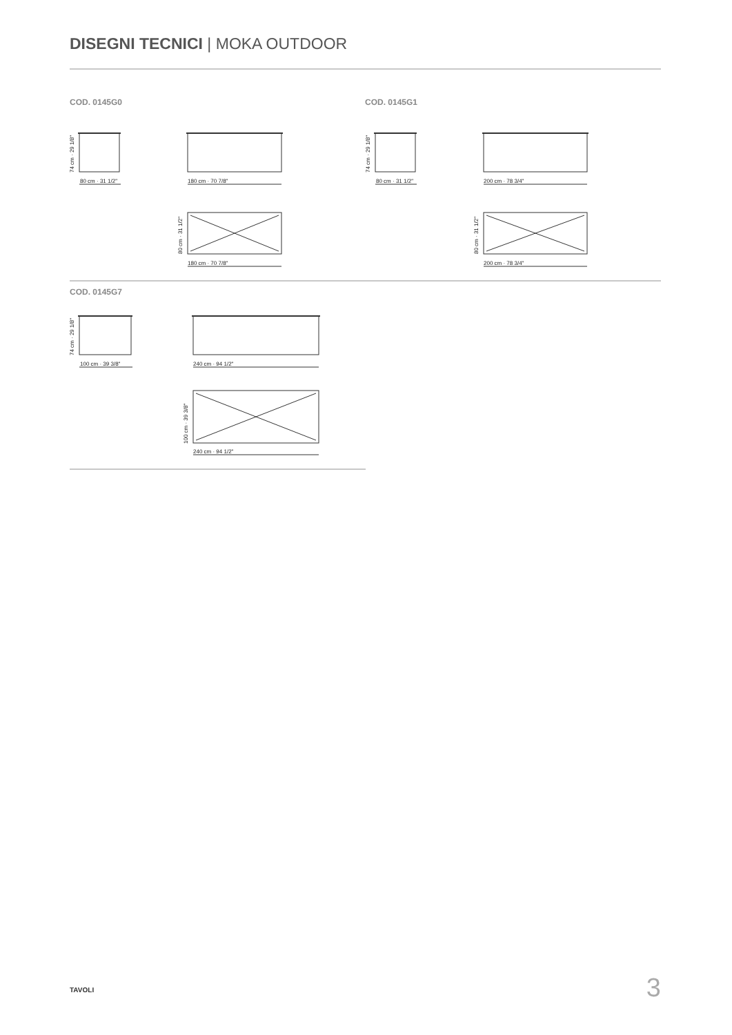DISEGNI TECNICI | MOKA OUTDOOR
COD. 0145G0 COD. 0145G1
80 cm · 31 1/2"
74 cm · 29 1/8"
180 cm · 70 7/8"
180 cm · 70 7/8"
80 cm · 31 1/2"
80 cm · 31 1/2"
74 cm · 29 1/8"
200 cm · 78 3/4"
200 cm · 78 3/4"
80 cm · 31 1/2"
COD. 0145G7
100 cm · 39 3/8"
74 cm · 29 1/8"
240 cm · 94 1/2"
240 cm · 94 1/2"
100 cm · 39 3/8"
TAVOLI 3